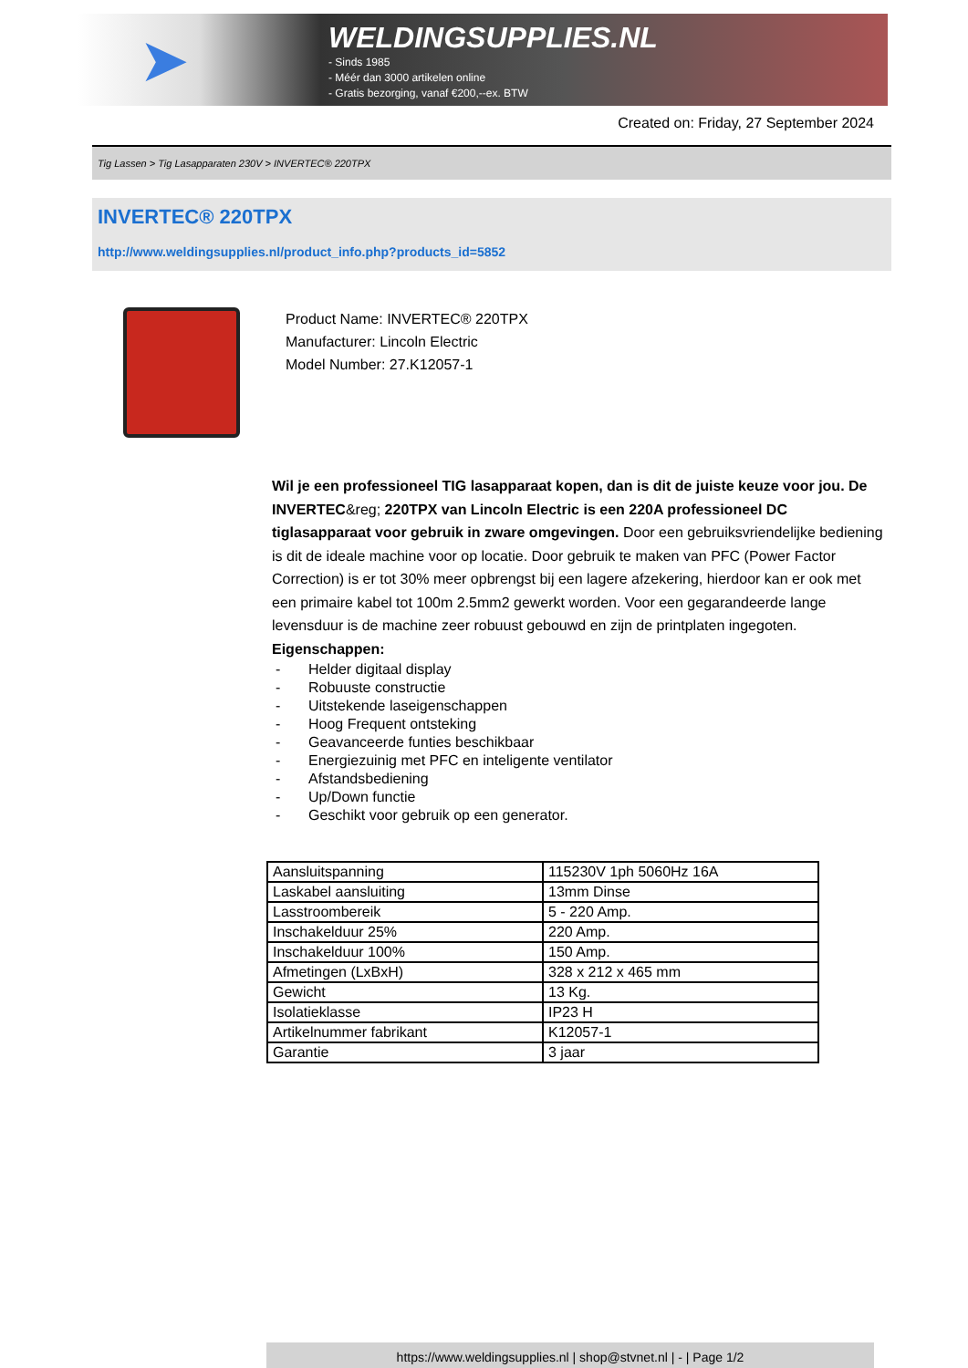➤
WELDINGSUPPLIES.NL
- Sinds 1985
- Méér dan 3000 artikelen online
- Gratis bezorging, vanaf €200,--ex. BTW
Created on: Friday, 27 September 2024
Tig Lassen > Tig Lasapparaten 230V > INVERTEC® 220TPX
INVERTEC® 220TPX
http://www.weldingsupplies.nl/product_info.php?products_id=5852
Product Name: INVERTEC® 220TPX
Manufacturer: Lincoln Electric
Model Number: 27.K12057-1
Wil je een professioneel TIG lasapparaat kopen, dan is dit de juiste keuze voor jou. De INVERTEC&reg; 220TPX van Lincoln Electric is een 220A professioneel DC tiglasapparaat voor gebruik in zware omgevingen. Door een gebruiksvriendelijke bediening is dit de ideale machine voor op locatie. Door gebruik te maken van PFC (Power Factor Correction) is er tot 30% meer opbrengst bij een lagere afzekering, hierdoor kan er ook met een primaire kabel tot 100m 2.5mm2 gewerkt worden. Voor een gegarandeerde lange levensduur is de machine zeer robuust gebouwd en zijn de printplaten ingegoten.
Eigenschappen:
- Helder digitaal display
- Robuuste constructie
- Uitstekende laseigenschappen
- Hoog Frequent ontsteking
- Geavanceerde funties beschikbaar
- Energiezuinig met PFC en inteligente ventilator
- Afstandsbediening
- Up/Down functie
- Geschikt voor gebruik op een generator.
| Aansluitspanning | 115230V 1ph 5060Hz 16A |
| Laskabel aansluiting | 13mm Dinse |
| Lasstroombereik | 5 - 220 Amp. |
| Inschakelduur 25% | 220 Amp. |
| Inschakelduur 100% | 150 Amp. |
| Afmetingen (LxBxH) | 328 x 212 x 465 mm |
| Gewicht | 13 Kg. |
| Isolatieklasse | IP23 H |
| Artikelnummer fabrikant | K12057-1 |
| Garantie | 3 jaar |
https://www.weldingsupplies.nl | shop@stvnet.nl | - | Page 1/2